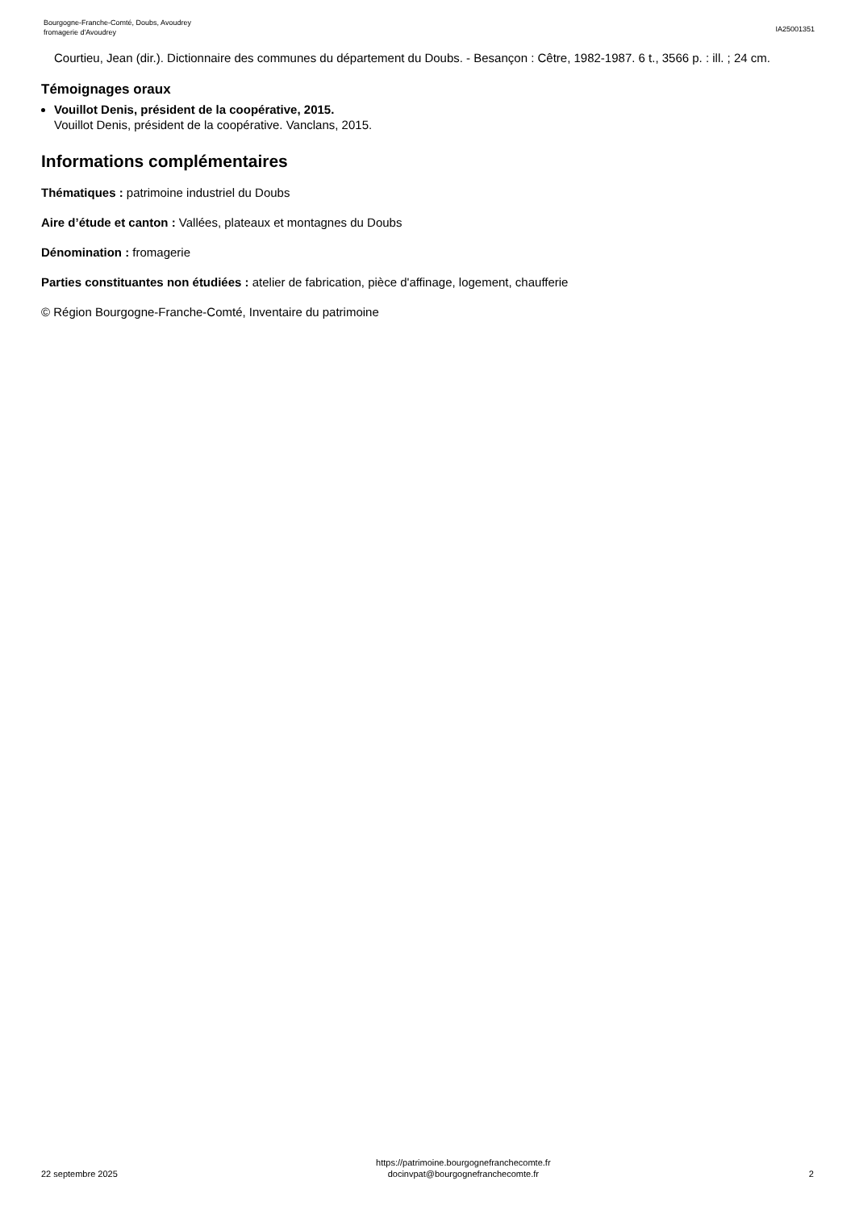Bourgogne-Franche-Comté, Doubs, Avoudrey
fromagerie d'Avoudrey
IA25001351
Courtieu, Jean (dir.). Dictionnaire des communes du département du Doubs. - Besançon : Cêtre, 1982-1987. 6 t., 3566 p. : ill. ; 24 cm.
Témoignages oraux
Vouillot Denis, président de la coopérative, 2015.
Vouillot Denis, président de la coopérative. Vanclans, 2015.
Informations complémentaires
Thématiques : patrimoine industriel du Doubs
Aire d’étude et canton : Vallées, plateaux et montagnes du Doubs
Dénomination : fromagerie
Parties constituantes non étudiées : atelier de fabrication, pièce d'affinage, logement, chaufferie
© Région Bourgogne-Franche-Comté, Inventaire du patrimoine
22 septembre 2025
https://patrimoine.bourgognefranchecomte.fr
docinvpat@bourgognefranchecomte.fr
2